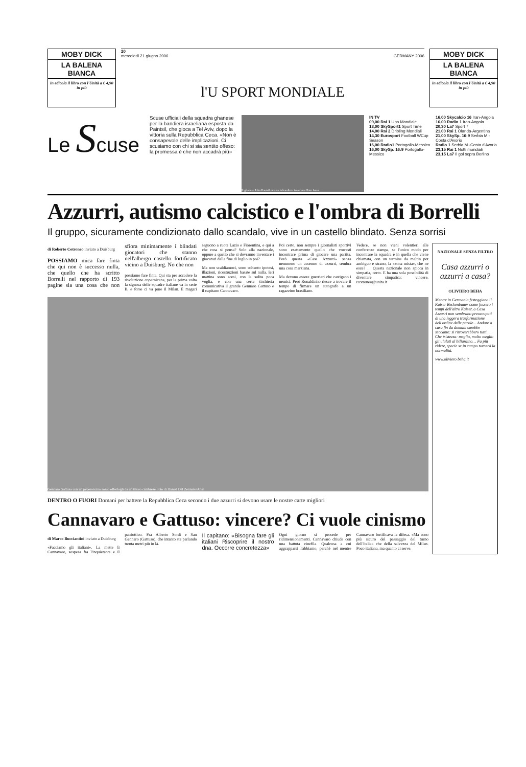MOBY DICK
LA BALENA BIANCA
in edicola il libro con l'Unità a € 4,90 in più
20
mercoledì 21 giugno 2006 GERMANY 2006
l'U SPORT MONDIALE
MOBY DICK
LA BALENA BIANCA
in edicola il libro con l'Unità a € 4,90 in più
Le Scuse
Scuse ufficiali della squadra ghanese per la bandiera israeliana esposta da Paintsil, che gioca a Tel Aviv, dopo la vittoria sulla Repubblica Ceca. «Non è consapevole delle implicazioni. Ci scusiamo con chi si sia sentito offeso: la promessa è che non accadrà più»
Il ghanese John Pantsil mostra la bandiera israeliana Foto Ansa
IN TV
09,00 Rai 1 Uno Mondiale
13,00 SkySport1 Sport Time
14,00 Rai 2 Dribling Mondiali
14,30 Eurosport Football WCup Season
16,00 Radio1 Portogallo-Messico
16,00 SkySp. 16:9 Portogallo-Messico
16,00 Skycalcio 16 Iran-Angola
16,00 Radio 1 Iran-Angola
20,30 La7 Sport 7
21,00 Rai 1 Olanda-Argentina
21,00 SkySp. 16:9 Serbia M.-Costa d'Avorio
Radio 1 Serbia M.-Costa d'Avorio
23,15 Rai 1 Notti mondiali
23,15 La7 Il gol sopra Berlino
Azzurri, autismo calcistico e l'ombra di Borrelli
Il gruppo, sicuramente condizionato dallo scandalo, vive in un castello blindato. Senza sorrisi
di Roberto Cotroneo inviato a Duisburg
POSSIAMO mica fare finta che qui non è successo nulla, che quello che ha scritto Borrelli nel rapporto di 193 pagine sia una cosa che non sfiora minimamente i blindati giocatori che stanno nell'albergo castello fortificato vicino a Duisburg. No che non
possiamo fare finta. Qui sta per accadere la rivoluzione copernicana, per la prima volta la signora delle squadre italiane va in serie B, e forse ci va pure il Milan. E magari seguono a ruota Lazio e Fiorentina, e qui a che cosa si pensa? Solo alla nazionale, oppure a quello che si dovranno inventare i giocatori dalla fine di luglio in poi?
Ma non scaldiamoci, sono soltanto ipotesi, illazioni, ricostruzioni basate sul nulla. Ieri mattina sono scesi, con la solita poca voglia, e con una certa tirchieria comunicativa il grande Gennaro Gattuso e il capitano Cannavaro.
Poi certo, non sempre i giornalisti sportivi sono esattamente quello che vorresti incontrare prima di giocare una partita. Però questa «Casa Azzurri» senza nemmeno un accenno di azzurri, sembra una cosa marziana.
Ma devono essere guerrieri che castigano i nemici. Però Ronaldinho riesce a trovare il tempo di firmare un autografo a un ragazzino brasiliano.
Vedere, se non vieni volentieri alle conferenze stampa, se l'unico modo per incontrare la squadra è in quella che viene chiamata, con un termine da meltin pot ambiguo e strano, la «zona mista», che ne esce? ... Questa nazionale non spicca in simpatia, certo. E ha una sola possibilità di diventare simpatica: vincere. rcotroneo@unita.it
Gennaro Gattuso con un peperoncino rosso offertogli da un tifoso calabrese Foto di Daniel Dal Zennaro/Ansa
DENTRO O FUORI Domani per battere la Repubblica Ceca secondo i due azzurri si devono usare le nostre carte migliori
Cannavaro e Gattuso: vincere? Ci vuole cinismo
di Marco Bucciantini inviato a Duisburg
«Facciamo gli italiani». La mette lì Cannavaro, sospesa fra l'inquietante e il patriottico. Fra Alberto Sordi e San Gennaro (Gattuso), che intanto sta parlando trenta metri più in là.
Il capitano: «Bisogna fare gli italiani Riscoprire il nostro dna. Occorre concretezza»
Ogni giorno si procede per ridimensionamenti. Cannavaro chiude con una battuta cinefila. Qualcosa a cui aggrapparsi l'abbiamo, perché nel mentre Cannavaro fortificava la difesa. «Ma sono più sicuro del passaggio del turno dell'Italia» che della salvezza del Milan. Poco italiana, ma quanto ci serve.
NAZIONALE SENZA FILTRO
Casa azzurri o azzurri a casa?
OLIVIERO BEHA
Mentre in Germania festeggiano il Kaiser Beckenbauer come fossero i tempi dell'altro Kaiser, a Casa Azzurri non sembrano preoccupati di una leggera trasformazione dell'ordine delle parole... Andare a casa fin da domani sarebbe seccante: si ritroverebbero tutti... Che tristezza: meglio, molto meglio gli ululati al biliardino… Fa più ridere, specie se in campo tornerà la normalità.
www.oliviero beha.it